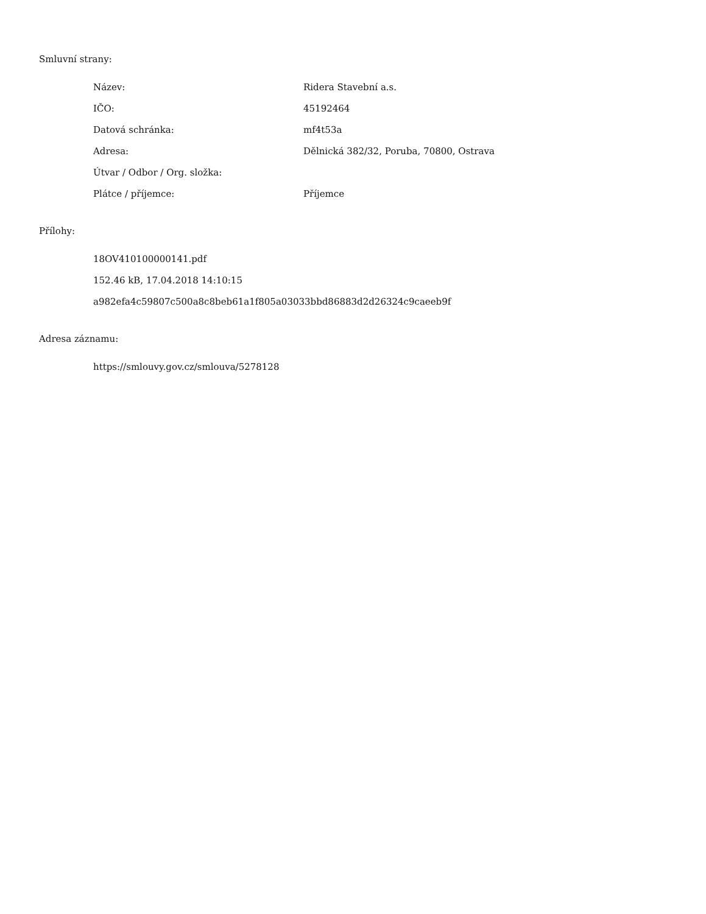Smluvní strany:
| Název: | Ridera Stavební a.s. |
| IČO: | 45192464 |
| Datová schránka: | mf4t53a |
| Adresa: | Dělnická 382/32, Poruba, 70800, Ostrava |
| Útvar / Odbor / Org. složka: | |
| Plátce / příjemce: | Příjemce |
Přílohy:
18OV410100000141.pdf
152.46 kB, 17.04.2018 14:10:15
a982efa4c59807c500a8c8beb61a1f805a03033bbd86883d2d26324c9caeeb9f
Adresa záznamu:
https://smlouvy.gov.cz/smlouva/5278128